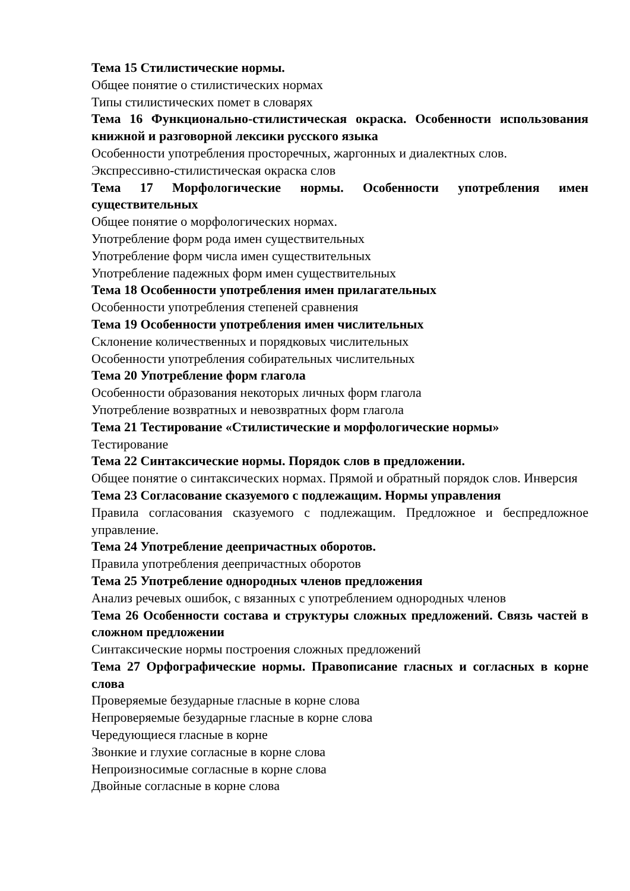Тема 15 Стилистические нормы.
Общее понятие о стилистических нормах
Типы стилистических помет в словарях
Тема 16 Функционально-стилистическая окраска. Особенности использования книжной и разговорной лексики русского языка
Особенности употребления просторечных, жаргонных и диалектных слов.
Экспрессивно-стилистическая окраска слов
Тема 17 Морфологические нормы. Особенности употребления имен существительных
Общее понятие о морфологических нормах.
Употребление форм рода имен существительных
Употребление форм числа имен существительных
Употребление падежных форм имен существительных
Тема 18 Особенности употребления имен прилагательных
Особенности употребления степеней сравнения
Тема 19 Особенности употребления имен числительных
Склонение количественных и порядковых числительных
Особенности употребления собирательных числительных
Тема 20 Употребление форм глагола
Особенности образования некоторых личных форм глагола
Употребление возвратных и невозвратных форм глагола
Тема 21 Тестирование «Стилистические и морфологические нормы»
Тестирование
Тема 22 Синтаксические нормы. Порядок слов в предложении.
Общее понятие о синтаксических нормах. Прямой и обратный порядок слов. Инверсия
Тема 23 Согласование сказуемого с подлежащим. Нормы управления
Правила согласования сказуемого с подлежащим. Предложное и беспредложное управление.
Тема 24 Употребление деепричастных оборотов.
Правила употребления деепричастных оборотов
Тема 25 Употребление однородных членов предложения
Анализ речевых ошибок, с вязанных с употреблением однородных членов
Тема 26 Особенности состава и структуры сложных предложений. Связь частей в сложном предложении
Синтаксические нормы построения сложных предложений
Тема 27 Орфографические нормы. Правописание гласных и согласных в корне слова
Проверяемые безударные гласные в корне слова
Непроверяемые безударные гласные в корне слова
Чередующиеся гласные в корне
Звонкие и глухие согласные в корне слова
Непроизносимые согласные в корне слова
Двойные согласные в корне слова